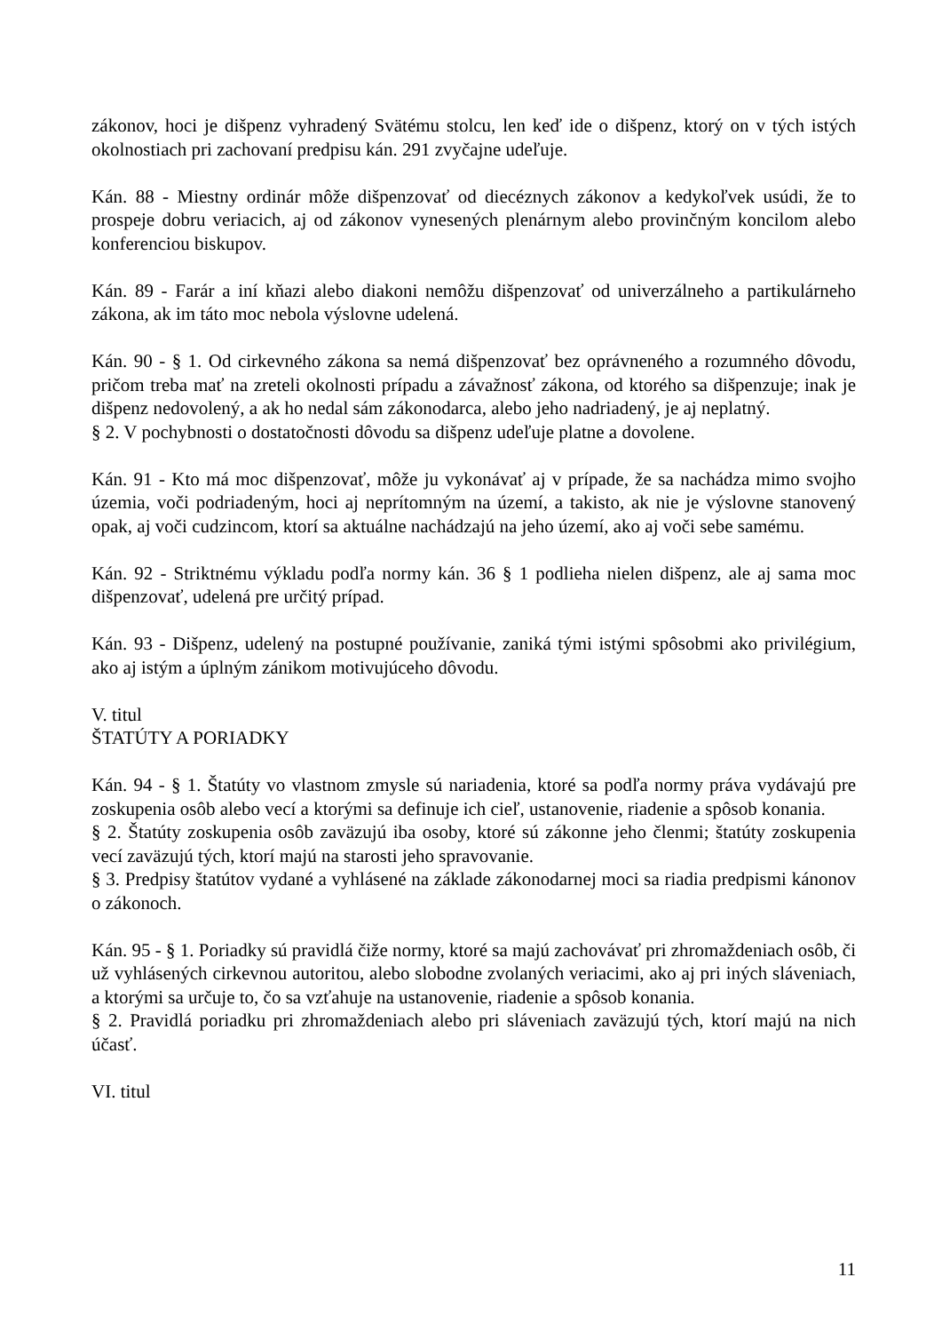zákonov, hoci je dišpenz vyhradený Svätému stolcu, len keď ide o dišpenz, ktorý on v tých istých okolnostiach pri zachovaní predpisu kán. 291 zvyčajne udeľuje.
Kán. 88 - Miestny ordinár môže dišpenzovať od diecéznych zákonov a kedykoľvek usúdi, že to prospeje dobru veriacich, aj od zákonov vynesených plenárnym alebo provinčným koncilom alebo konferenciou biskupov.
Kán. 89 - Farár a iní kňazi alebo diakoni nemôžu dišpenzovať od univerzálneho a partikulárneho zákona, ak im táto moc nebola výslovne udelená.
Kán. 90 - § 1. Od cirkevného zákona sa nemá dišpenzovať bez oprávneného a rozumného dôvodu, pričom treba mať na zreteli okolnosti prípadu a závažnosť zákona, od ktorého sa dišpenzuje; inak je dišpenz nedovolený, a ak ho nedal sám zákonodarca, alebo jeho nadriadený, je aj neplatný.
§ 2. V pochybnosti o dostatočnosti dôvodu sa dišpenz udeľuje platne a dovolene.
Kán. 91 - Kto má moc dišpenzovať, môže ju vykonávať aj v prípade, že sa nachádza mimo svojho územia, voči podriadeným, hoci aj neprítomným na území, a takisto, ak nie je výslovne stanovený opak, aj voči cudzincom, ktorí sa aktuálne nachádzajú na jeho území, ako aj voči sebe samému.
Kán. 92 - Striktnému výkladu podľa normy kán. 36 § 1 podlieha nielen dišpenz, ale aj sama moc dišpenzovať, udelená pre určitý prípad.
Kán. 93 - Dišpenz, udelený na postupné používanie, zaniká tými istými spôsobmi ako privilégium, ako aj istým a úplným zánikom motivujúceho dôvodu.
V. titul
ŠTATÚTY A PORIADKY
Kán. 94 - § 1. Štatúty vo vlastnom zmysle sú nariadenia, ktoré sa podľa normy práva vydávajú pre zoskupenia osôb alebo vecí a ktorými sa definuje ich cieľ, ustanovenie, riadenie a spôsob konania.
§ 2. Štatúty zoskupenia osôb zaväzujú iba osoby, ktoré sú zákonne jeho členmi; štatúty zoskupenia vecí zaväzujú tých, ktorí majú na starosti jeho spravovanie.
§ 3. Predpisy štatútov vydané a vyhlásené na základe zákonodarnej moci sa riadia predpismi kánonov o zákonoch.
Kán. 95 - § 1. Poriadky sú pravidlá čiže normy, ktoré sa majú zachovávať pri zhromaždeniach osôb, či už vyhlásených cirkevnou autoritou, alebo slobodne zvolaných veriacimi, ako aj pri iných sláveniach, a ktorými sa určuje to, čo sa vzťahuje na ustanovenie, riadenie a spôsob konania.
§ 2. Pravidlá poriadku pri zhromaždeniach alebo pri sláveniach zaväzujú tých, ktorí majú na nich účasť.
VI. titul
11